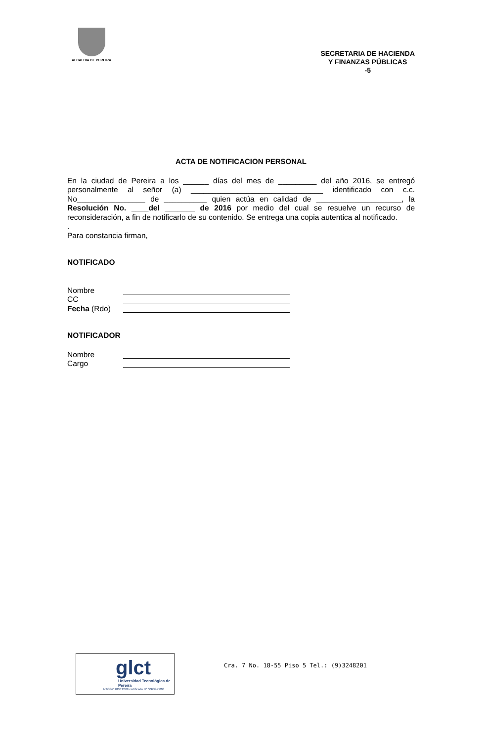ALCALDIA DE PEREIRA
SECRETARIA DE HACIENDA
Y FINANZAS PÚBLICAS
-5
ACTA DE NOTIFICACION PERSONAL
En la ciudad de Pereira a los ______ días del mes de _________ del año 2016, se entregó personalmente al señor (a) _______________________________ identificado con c.c. No________________ de __________ quien actúa en calidad de ____________________, la Resolución No. ____del _______ de 2016 por medio del cual se resuelve un recurso de reconsideración, a fin de notificarlo de su contenido. Se entrega una copia autentica al notificado.
.
Para constancia firman,
NOTIFICADO
Nombre
CC
Fecha (Rdo)
NOTIFICADOR
Nombre
Cargo
glct
Universidad Tecnológica de Pereira
NTCGP 1000:2009 certificado N° SGCGP 008
Cra. 7 No. 18-55 Piso 5 Tel.: (9)3248201